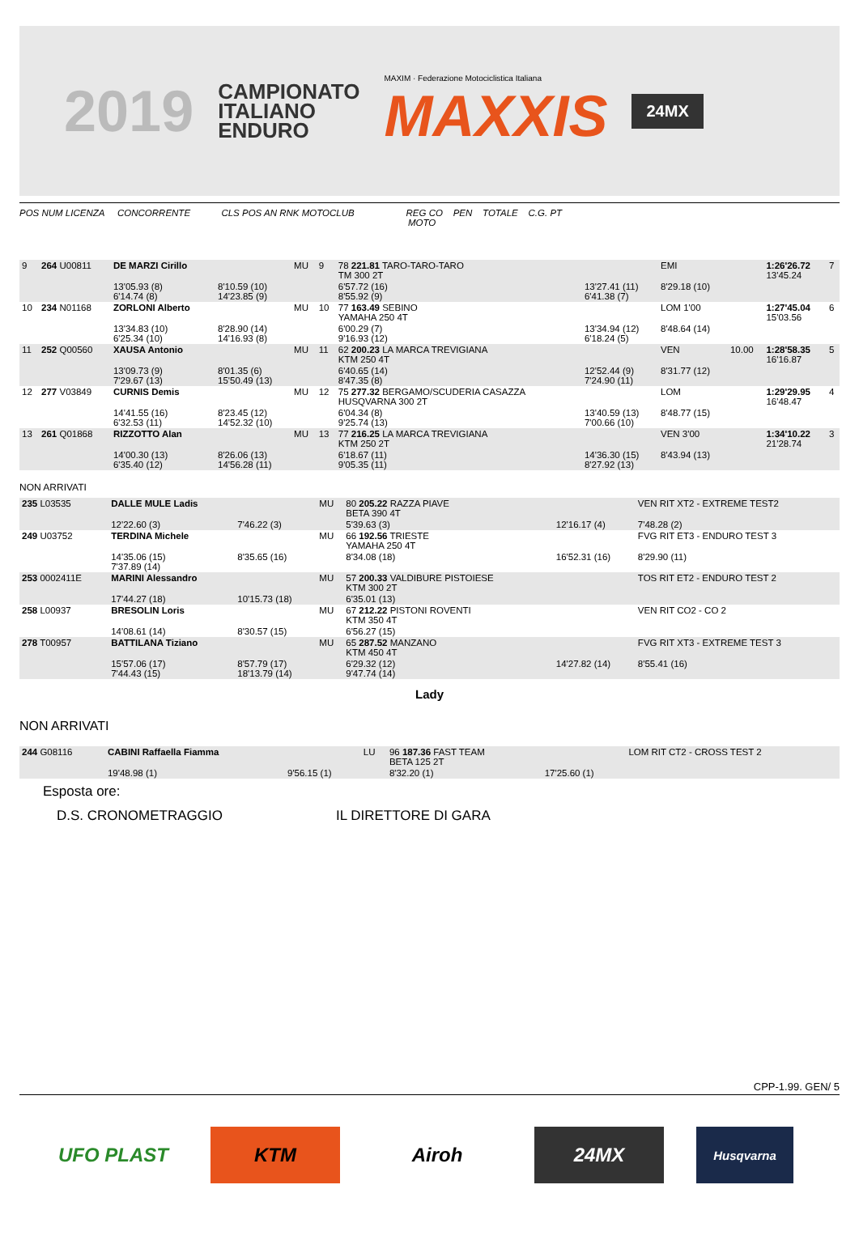2019
CAMPIONATO
ITALIANO
ENDURO
MAXIM · Federazione Motociclistica Italiana
MAXXIS
24MX
POS NUM LICENZA CONCORRENTE CLS POS AN RNK MOTOCLUB REG CO PEN TOTALE C.G. PT
MOTO
| 9 | 264 U00811 | DE MARZI Cirillo | | MU | 9 | 78 221.81 TARO-TARO-TARO TM 300 2T | | EMI | | 1:26'26.72 13'45.24 | 7 |
| | | 13'05.93 (8) 6'14.74 (8) | 8'10.59 (10) 14'23.85 (9) | | | 6'57.72 (16) 8'55.92 (9) | 13'27.41 (11) 6'41.38 (7) | 8'29.18 (10) | | | |
| 10 | 234 N01168 | ZORLONI Alberto | | MU | 10 | 77 163.49 SEBINO YAMAHA 250 4T | | LOM 1'00 | | 1:27'45.04 15'03.56 | 6 |
| | | 13'34.83 (10) 6'25.34 (10) | 8'28.90 (14) 14'16.93 (8) | | | 6'00.29 (7) 9'16.93 (12) | 13'34.94 (12) 6'18.24 (5) | 8'48.64 (14) | | | |
| 11 | 252 Q00560 | XAUSA Antonio | | MU | 11 | 62 200.23 LA MARCA TREVIGIANA KTM 250 4T | | VEN | 10.00 | 1:28'58.35 16'16.87 | 5 |
| | | 13'09.73 (9) 7'29.67 (13) | 8'01.35 (6) 15'50.49 (13) | | | 6'40.65 (14) 8'47.35 (8) | 12'52.44 (9) 7'24.90 (11) | 8'31.77 (12) | | | |
| 12 | 277 V03849 | CURNIS Demis | | MU | 12 | 75 277.32 BERGAMO/SCUDERIA CASAZZA HUSQVARNA 300 2T | | LOM | | 1:29'29.95 16'48.47 | 4 |
| | | 14'41.55 (16) 6'32.53 (11) | 8'23.45 (12) 14'52.32 (10) | | | 6'04.34 (8) 9'25.74 (13) | 13'40.59 (13) 7'00.66 (10) | 8'48.77 (15) | | | |
| 13 | 261 Q01868 | RIZZOTTO Alan | | MU | 13 | 77 216.25 LA MARCA TREVIGIANA KTM 250 2T | | VEN 3'00 | | 1:34'10.22 21'28.74 | 3 |
| | | 14'00.30 (13) 6'35.40 (12) | 8'26.06 (13) 14'56.28 (11) | | | 6'18.67 (11) 9'05.35 (11) | 14'36.30 (15) 8'27.92 (13) | 8'43.94 (13) | | | |
NON ARRIVATI
| 235 L03535 | DALLE MULE Ladis | | MU | 80 205.22 RAZZA PIAVE BETA 390 4T | | VEN RIT XT2 - EXTREME TEST2 |
| | 12'22.60 (3) | 7'46.22 (3) | | 5'39.63 (3) | 12'16.17 (4) | 7'48.28 (2) |
| 249 U03752 | TERDINA Michele | | MU | 66 192.56 TRIESTE YAMAHA 250 4T | | FVG RIT ET3 - ENDURO TEST 3 |
| | 14'35.06 (15) 7'37.89 (14) | 8'35.65 (16) | | 8'34.08 (18) | 16'52.31 (16) | 8'29.90 (11) |
| 253 0002411E | MARINI Alessandro | | MU | 57 200.33 VALDIBURE PISTOIESE KTM 300 2T | | TOS RIT ET2 - ENDURO TEST 2 |
| | 17'44.27 (18) | 10'15.73 (18) | | 6'35.01 (13) | | |
| 258 L00937 | BRESOLIN Loris | | MU | 67 212.22 PISTONI ROVENTI KTM 350 4T | | VEN RIT CO2 - CO 2 |
| | 14'08.61 (14) | 8'30.57 (15) | | 6'56.27 (15) | | |
| 278 T00957 | BATTILANA Tiziano | | MU | 65 287.52 MANZANO KTM 450 4T | | FVG RIT XT3 - EXTREME TEST 3 |
| | 15'57.06 (17) 7'44.43 (15) | 8'57.79 (17) 18'13.79 (14) | | 6'29.32 (12) 9'47.74 (14) | 14'27.82 (14) | 8'55.41 (16) |
Lady
NON ARRIVATI
| 244 G08116 | CABINI Raffaella Fiamma | | LU | 96 187.36 FAST TEAM BETA 125 2T | | LOM RIT CT2 - CROSS TEST 2 |
| | 19'48.98 (1) | 9'56.15 (1) | | 8'32.20 (1) | 17'25.60 (1) | |
Esposta ore:
D.S. CRONOMETRAGGIO IL DIRETTORE DI GARA
CPP-1.99. GEN/ 5
UFO PLAST KTM Airoh 24MX
Husqvarna